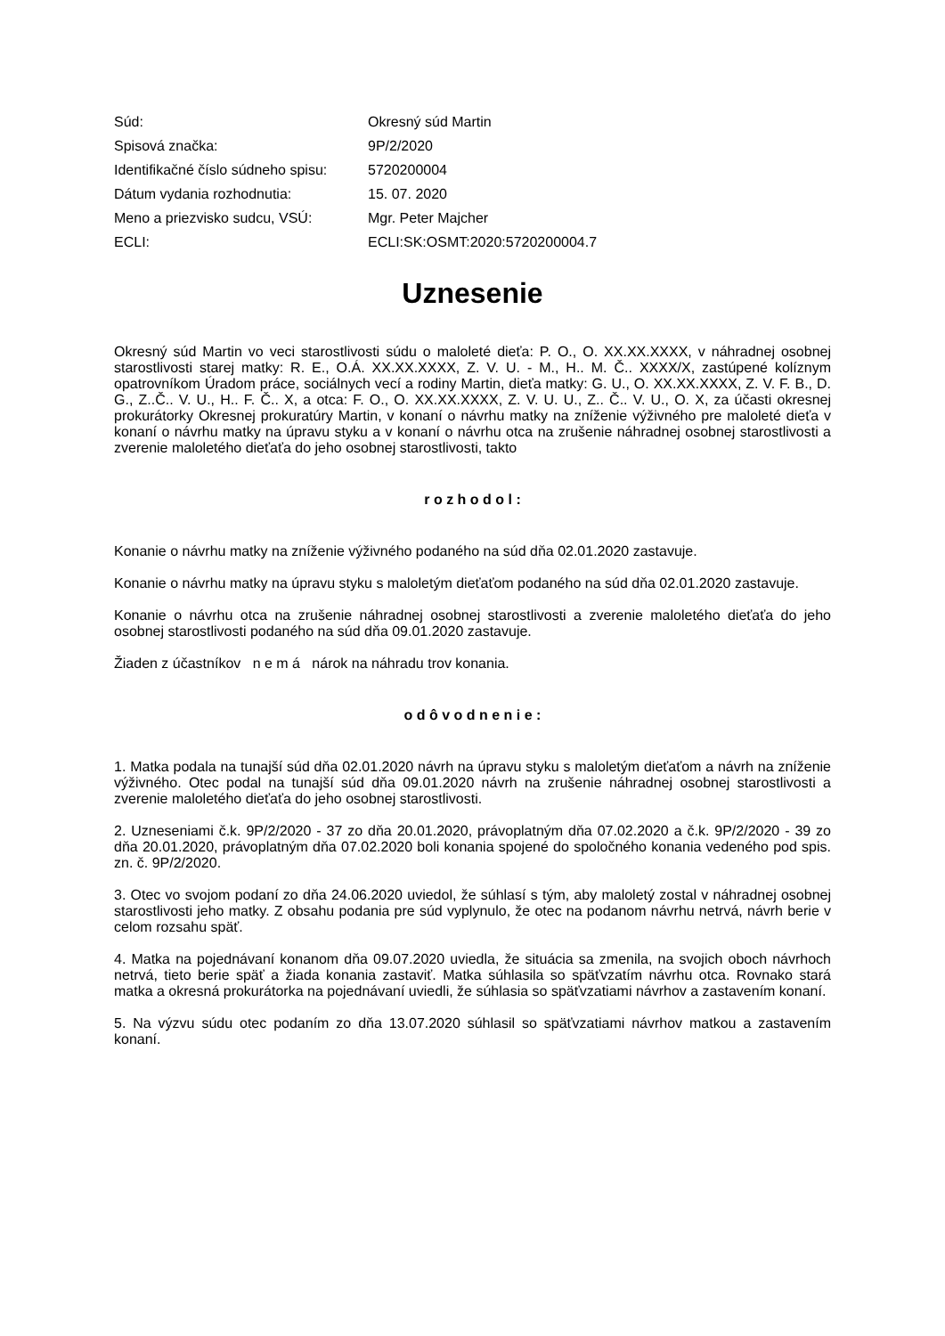| Súd: | Okresný súd Martin |
| Spisová značka: | 9P/2/2020 |
| Identifikačné číslo súdneho spisu: | 5720200004 |
| Dátum vydania rozhodnutia: | 15. 07. 2020 |
| Meno a priezvisko sudcu, VSÚ: | Mgr. Peter Majcher |
| ECLI: | ECLI:SK:OSMT:2020:5720200004.7 |
Uznesenie
Okresný súd Martin vo veci starostlivosti súdu o maloleté dieťa: P. O., O. XX.XX.XXXX, v náhradnej osobnej starostlivosti starej matky: R. E., O.Á. XX.XX.XXXX, Z. V. U. - M., H.. M. Č.. XXXX/X, zastúpené kolíznym opatrovníkom Úradom práce, sociálnych vecí a rodiny Martin, dieťa matky: G. U., O. XX.XX.XXXX, Z. V. F. B., D. G., Z..Č.. V. U., H.. F. Č.. X, a otca: F. O., O. XX.XX.XXXX, Z. V. U. U., Z.. Č.. V. U., O. X, za účasti okresnej prokurátorky Okresnej prokuratúry Martin, v konaní o návrhu matky na zníženie výživného pre maloleté dieťa v konaní o návrhu matky na úpravu styku a v konaní o návrhu otca na zrušenie náhradnej osobnej starostlivosti a zverenie maloletého dieťaťa do jeho osobnej starostlivosti, takto
r o z h o d o l :
Konanie o návrhu matky na zníženie výživného podaného na súd dňa 02.01.2020 zastavuje.
Konanie o návrhu matky na úpravu styku s maloletým dieťaťom podaného na súd dňa 02.01.2020 zastavuje.
Konanie o návrhu otca na zrušenie náhradnej osobnej starostlivosti a zverenie maloletého dieťaťa do jeho osobnej starostlivosti podaného na súd dňa 09.01.2020 zastavuje.
Žiaden z účastníkov n e m á nárok na náhradu trov konania.
o d ô v o d n e n i e :
1. Matka podala na tunajší súd dňa 02.01.2020 návrh na úpravu styku s maloletým dieťaťom a návrh na zníženie výživného. Otec podal na tunajší súd dňa 09.01.2020 návrh na zrušenie náhradnej osobnej starostlivosti a zverenie maloletého dieťaťa do jeho osobnej starostlivosti.
2. Uzneseniami č.k. 9P/2/2020 - 37 zo dňa 20.01.2020, právoplatným dňa 07.02.2020 a č.k. 9P/2/2020 - 39 zo dňa 20.01.2020, právoplatným dňa 07.02.2020 boli konania spojené do spoločného konania vedeného pod spis. zn. č. 9P/2/2020.
3. Otec vo svojom podaní zo dňa 24.06.2020 uviedol, že súhlasí s tým, aby maloletý zostal v náhradnej osobnej starostlivosti jeho matky. Z obsahu podania pre súd vyplynulo, že otec na podanom návrhu netrvá, návrh berie v celom rozsahu späť.
4. Matka na pojednávaní konanom dňa 09.07.2020 uviedla, že situácia sa zmenila, na svojich oboch návrhoch netrvá, tieto berie späť a žiada konania zastaviť. Matka súhlasila so späťvzatím návrhu otca. Rovnako stará matka a okresná prokurátorka na pojednávaní uviedli, že súhlasia so späťvzatiami návrhov a zastavením konaní.
5. Na výzvu súdu otec podaním zo dňa 13.07.2020 súhlasil so späťvzatiami návrhov matkou a zastavením konaní.